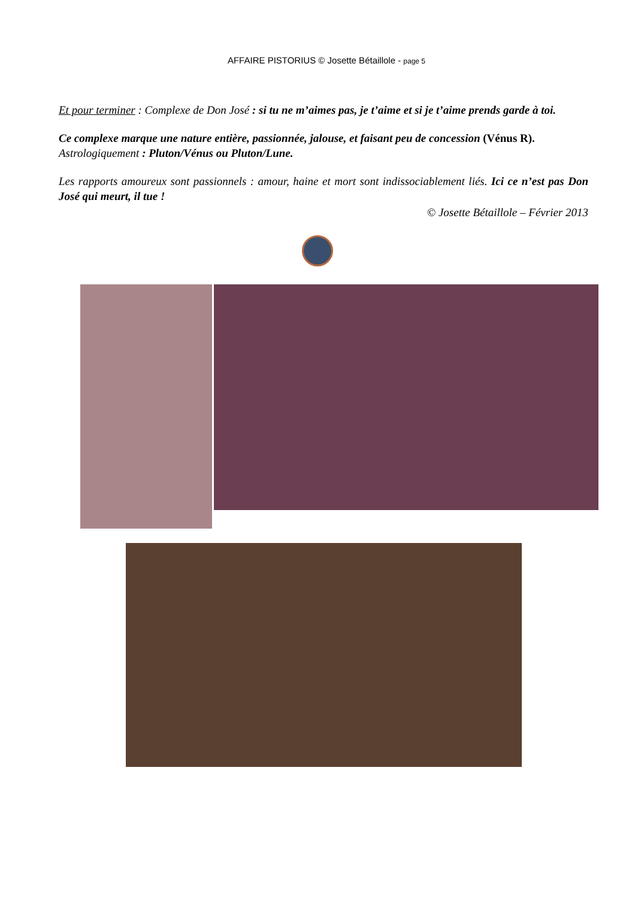AFFAIRE PISTORIUS © Josette Bétaillole - page 5
Et pour terminer : Complexe de Don José : si tu ne m’aimes pas, je t’aime et si je t’aime prends garde à toi.
Ce complexe marque une nature entière, passionnée, jalouse, et faisant peu de concession (Vénus R).
Astrologiquement : Pluton/Vénus ou Pluton/Lune.
Les rapports amoureux sont passionnels : amour, haine et mort sont indissociablement liés. Ici ce n’est pas Don José qui meurt, il tue !
© Josette Bétaillole – Février 2013